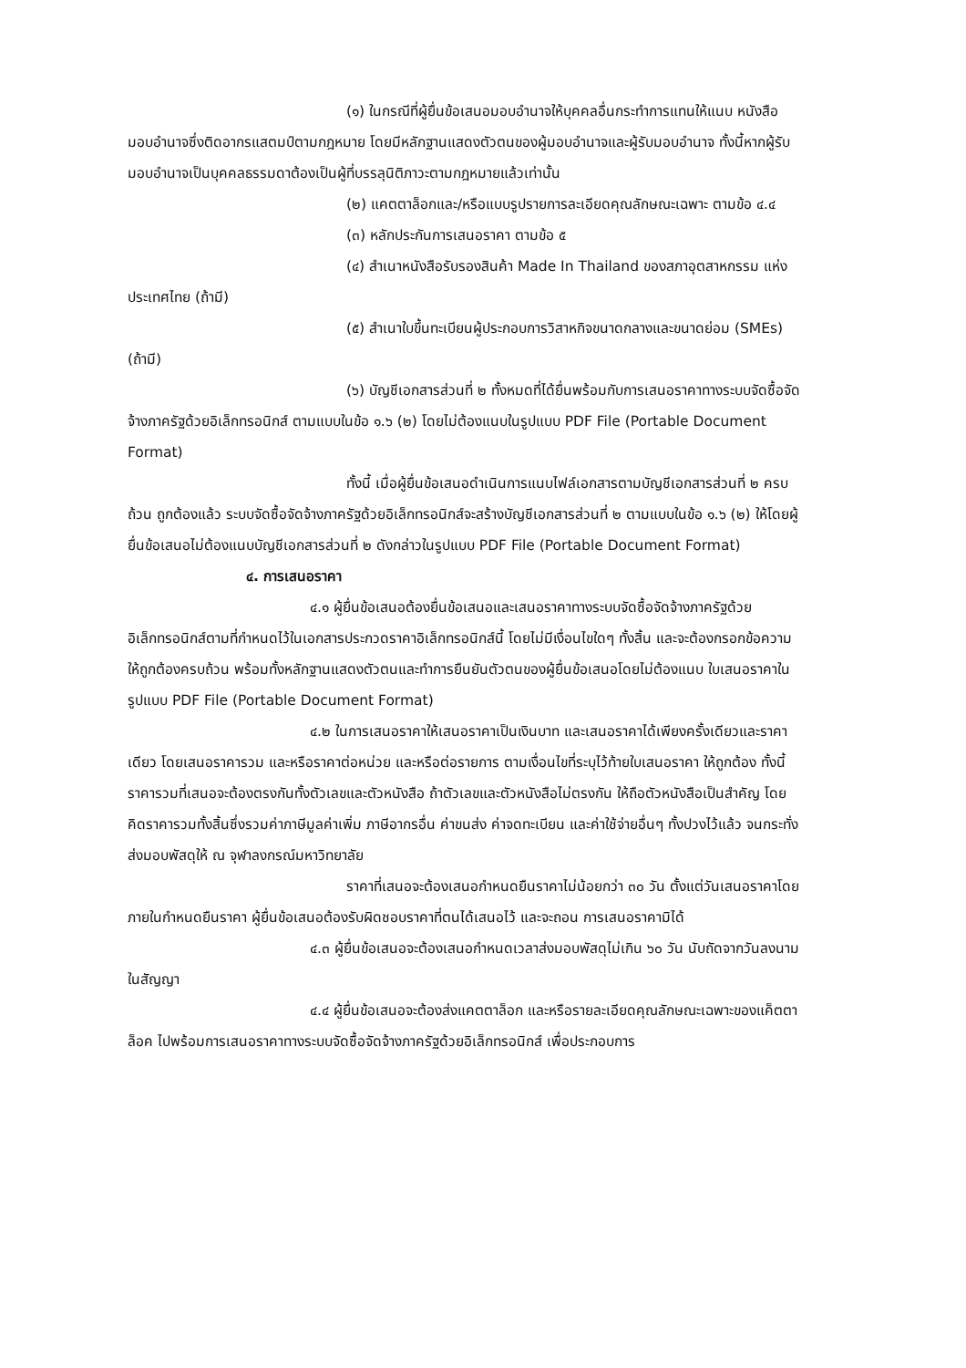(๑) ในกรณีที่ผู้ยื่นข้อเสนอมอบอำนาจให้บุคคลอื่นกระทำการแทนให้แนบ หนังสือ มอบอำนาจซึ่งติดอากรแสตมป์ตามกฎหมาย โดยมีหลักฐานแสดงตัวตนของผู้มอบอำนาจและผู้รับมอบอำนาจ ทั้งนี้หากผู้รับมอบอำนาจเป็นบุคคลธรรมดาต้องเป็นผู้ที่บรรลุนิติภาวะตามกฎหมายแล้วเท่านั้น
(๒) แคตตาล็อกและ/หรือแบบรูปรายการละเอียดคุณลักษณะเฉพาะ ตามข้อ ๔.๔
(๓) หลักประกันการเสนอราคา ตามข้อ ๕
(๔) สำเนาหนังสือรับรองสินค้า Made In Thailand ของสภาอุตสาหกรรม แห่งประเทศไทย (ถ้ามี)
(๕) สำเนาใบขึ้นทะเบียนผู้ประกอบการวิสาหกิจขนาดกลางและขนาดย่อม (SMEs) (ถ้ามี)
(๖) บัญชีเอกสารส่วนที่ ๒ ทั้งหมดที่ได้ยื่นพร้อมกับการเสนอราคาทางระบบจัดซื้อจัดจ้างภาครัฐด้วยอิเล็กทรอนิกส์ ตามแบบในข้อ ๑.๖ (๒) โดยไม่ต้องแนบในรูปแบบ PDF File (Portable Document Format)
ทั้งนี้ เมื่อผู้ยื่นข้อเสนอดำเนินการแนบไฟล์เอกสารตามบัญชีเอกสารส่วนที่ ๒ ครบถ้วน ถูกต้องแล้ว ระบบจัดซื้อจัดจ้างภาครัฐด้วยอิเล็กทรอนิกส์จะสร้างบัญชีเอกสารส่วนที่ ๒ ตามแบบในข้อ ๑.๖ (๒) ให้โดยผู้ยื่นข้อเสนอไม่ต้องแนบบัญชีเอกสารส่วนที่ ๒ ดังกล่าวในรูปแบบ PDF File (Portable Document Format)
๔. การเสนอราคา
๔.๑ ผู้ยื่นข้อเสนอต้องยื่นข้อเสนอและเสนอราคาทางระบบจัดซื้อจัดจ้างภาครัฐด้วยอิเล็กทรอนิกส์ตามที่กำหนดไว้ในเอกสารประกวดราคาอิเล็กทรอนิกส์นี้ โดยไม่มีเงื่อนไขใดๆ ทั้งสิ้น และจะต้องกรอกข้อความ ให้ถูกต้องครบถ้วน พร้อมทั้งหลักฐานแสดงตัวตนและทำการยืนยันตัวตนของผู้ยื่นข้อเสนอโดยไม่ต้องแนบ ใบเสนอราคาในรูปแบบ PDF File (Portable Document Format)
๔.๒ ในการเสนอราคาให้เสนอราคาเป็นเงินบาท และเสนอราคาได้เพียงครั้งเดียวและราคาเดียว โดยเสนอราคารวม และหรือราคาต่อหน่วย และหรือต่อรายการ ตามเงื่อนไขที่ระบุไว้ท้ายใบเสนอราคา ให้ถูกต้อง ทั้งนี้ ราคารวมที่เสนอจะต้องตรงกันทั้งตัวเลขและตัวหนังสือ ถ้าตัวเลขและตัวหนังสือไม่ตรงกัน ให้ถือตัวหนังสือเป็นสำคัญ โดยคิดราคารวมทั้งสิ้นซึ่งรวมค่าภาษีมูลค่าเพิ่ม ภาษีอากรอื่น ค่าขนส่ง ค่าจดทะเบียน และค่าใช้จ่ายอื่นๆ ทั้งปวงไว้แล้ว จนกระทั่งส่งมอบพัสดุให้ ณ จุฬาลงกรณ์มหาวิทยาลัย
ราคาที่เสนอจะต้องเสนอกำหนดยืนราคาไม่น้อยกว่า ๓๐ วัน ตั้งแต่วันเสนอราคาโดยภายในกำหนดยืนราคา ผู้ยื่นข้อเสนอต้องรับผิดชอบราคาที่ตนได้เสนอไว้ และจะถอน การเสนอราคามิได้
๔.๓ ผู้ยื่นข้อเสนอจะต้องเสนอกำหนดเวลาส่งมอบพัสดุไม่เกิน ๖๐ วัน นับถัดจากวันลงนามในสัญญา
๔.๔ ผู้ยื่นข้อเสนอจะต้องส่งแคตตาล็อก และหรือรายละเอียดคุณลักษณะเฉพาะของแค็ตตาล็อค ไปพร้อมการเสนอราคาทางระบบจัดซื้อจัดจ้างภาครัฐด้วยอิเล็กทรอนิกส์ เพื่อประกอบการ